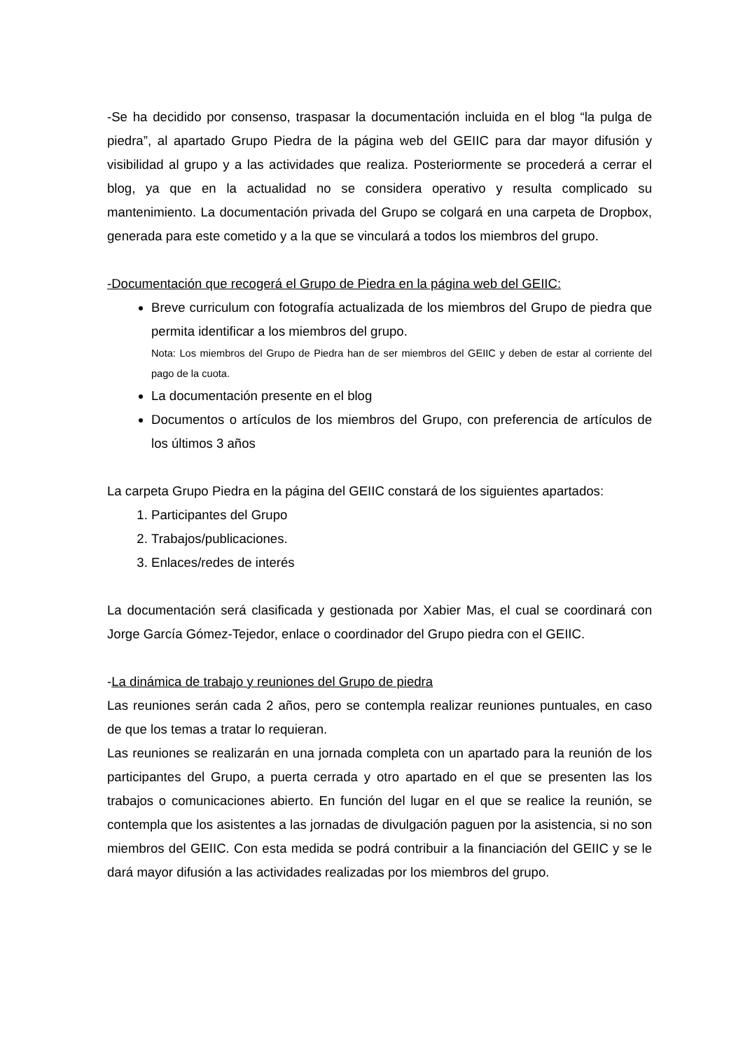-Se ha decidido por consenso, traspasar la documentación incluida en el blog “la pulga de piedra”, al apartado Grupo Piedra de la página web del GEIIC para dar mayor difusión y visibilidad al grupo y a las actividades que realiza. Posteriormente se procederá a cerrar el blog, ya que en la actualidad no se considera operativo y resulta complicado su mantenimiento. La documentación privada del Grupo se colgará en una carpeta de Dropbox, generada para este cometido y a la que se vinculará a todos los miembros del grupo.
-Documentación que recogerá el Grupo de Piedra en la página web del GEIIC:
Breve curriculum con fotografía actualizada de los miembros del Grupo de piedra que permita identificar a los miembros del grupo.
Nota: Los miembros del Grupo de Piedra han de ser miembros del GEIIC y deben de estar al corriente del pago de la cuota.
La documentación presente en el blog
Documentos o artículos de los miembros del Grupo, con preferencia de artículos de los últimos 3 años
La carpeta Grupo Piedra en la página del GEIIC constará de los siguientes apartados:
1. Participantes del Grupo
2. Trabajos/publicaciones.
3. Enlaces/redes de interés
La documentación será clasificada y gestionada por Xabier Mas, el cual se coordinará con Jorge García Gómez-Tejedor, enlace o coordinador del Grupo piedra con el GEIIC.
-La dinámica de trabajo y reuniones del Grupo de piedra
Las reuniones serán cada 2 años, pero se contempla realizar reuniones puntuales, en caso de que los temas a tratar lo requieran.
Las reuniones se realizarán en una jornada completa con un apartado para la reunión de los participantes del Grupo, a puerta cerrada y otro apartado en el que se presenten las los trabajos o comunicaciones abierto. En función del lugar en el que se realice la reunión, se contempla que los asistentes a las jornadas de divulgación paguen por la asistencia, si no son miembros del GEIIC. Con esta medida se podrá contribuir a la financiación del GEIIC y se le dará mayor difusión a las actividades realizadas por los miembros del grupo.